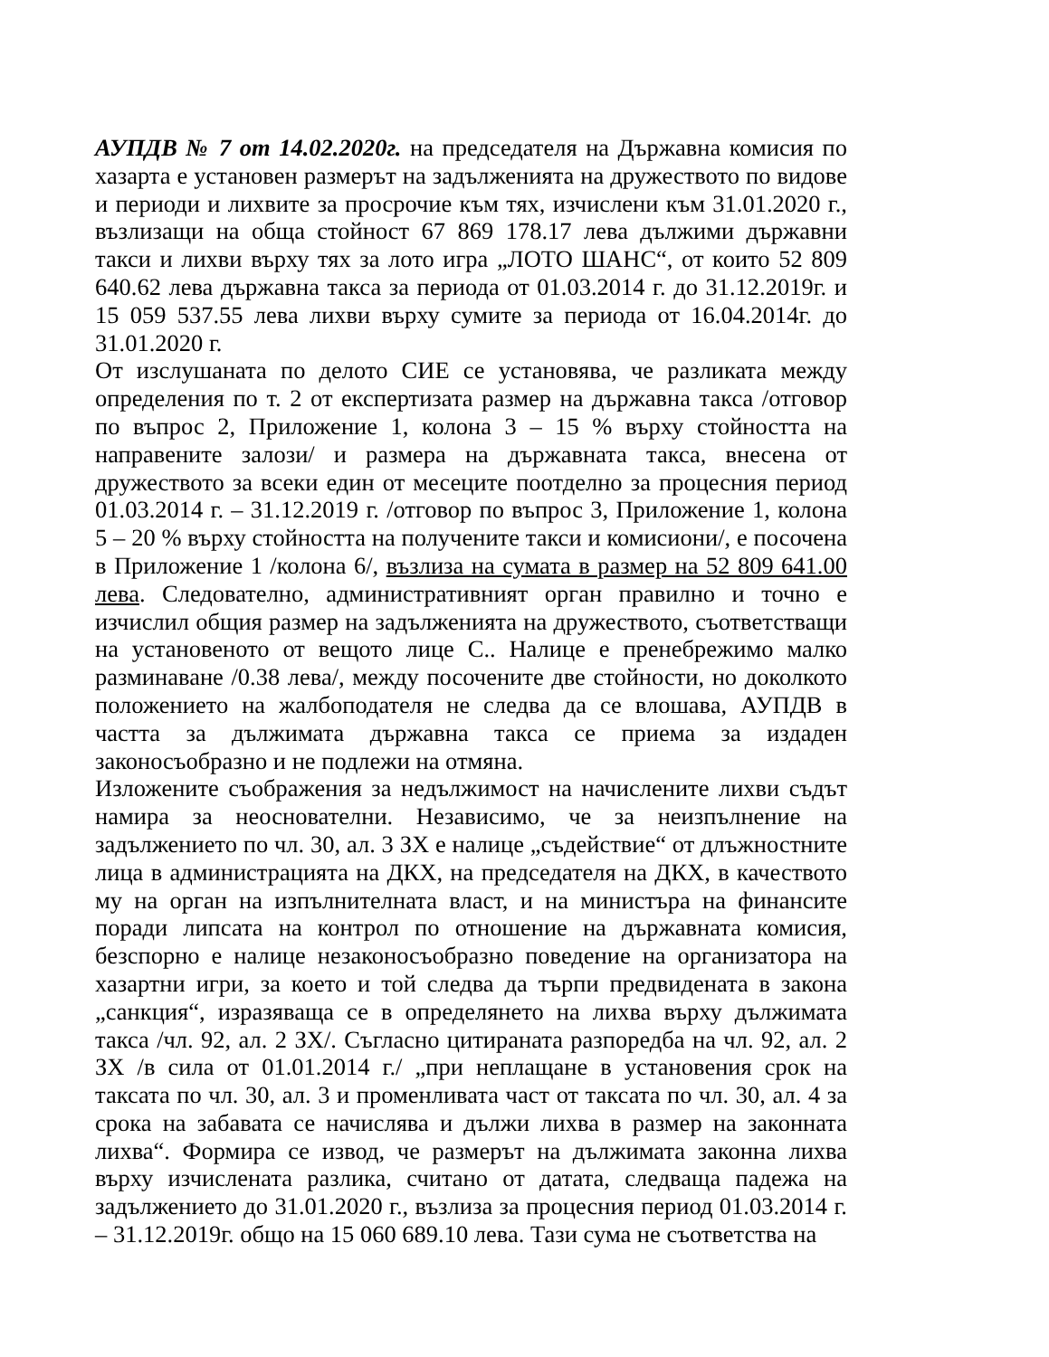АУПДВ № 7 от 14.02.2020г. на председателя на Държавна комисия по хазарта е установен размерът на задълженията на дружеството по видове и периоди и лихвите за просрочие към тях, изчислени към 31.01.2020 г., възлизащи на обща стойност 67 869 178.17 лева дължими държавни такси и лихви върху тях за лото игра „ЛОТО ШАНС“, от които 52 809 640.62 лева държавна такса за периода от 01.03.2014 г. до 31.12.2019г. и 15 059 537.55 лева лихви върху сумите за периода от 16.04.2014г. до 31.01.2020 г.
От изслушаната по делото СИЕ се установява, че разликата между определения по т. 2 от експертизата размер на държавна такса /отговор по въпрос 2, Приложение 1, колона 3 – 15 % върху стойността на направените залози/ и размера на държавната такса, внесена от дружеството за всеки един от месеците поотделно за процесния период 01.03.2014 г. – 31.12.2019 г. /отговор по въпрос 3, Приложение 1, колона 5 – 20 % върху стойността на получените такси и комисиони/, е посочена в Приложение 1 /колона 6/, възлиза на сумата в размер на 52 809 641.00 лева. Следователно, административният орган правилно и точно е изчислил общия размер на задълженията на дружеството, съответстващи на установеното от вещото лице С.. Налице е пренебрежимо малко разминаване /0.38 лева/, между посочените две стойности, но доколкото положението на жалбоподателя не следва да се влошава, АУПДВ в частта за дължимата държавна такса се приема за издаден законосъобразно и не подлежи на отмяна.
Изложените съображения за недължимост на начислените лихви съдът намира за неоснователни. Независимо, че за неизпълнение на задължението по чл. 30, ал. 3 ЗХ е налице „съдействие“ от длъжностните лица в администрацията на ДКХ, на председателя на ДКХ, в качеството му на орган на изпълнителната власт, и на министъра на финансите поради липсата на контрол по отношение на държавната комисия, безспорно е налице незаконосъобразно поведение на организатора на хазартни игри, за което и той следва да търпи предвидената в закона „санкция“, изразяваща се в определянето на лихва върху дължимата такса /чл. 92, ал. 2 ЗХ/. Съгласно цитираната разпоредба на чл. 92, ал. 2 ЗХ /в сила от 01.01.2014 г./ „при неплащане в установения срок на таксата по чл. 30, ал. 3 и променливата част от таксата по чл. 30, ал. 4 за срока на забавата се начислява и дължи лихва в размер на законната лихва“. Формира се извод, че размерът на дължимата законна лихва върху изчислената разлика, считано от датата, следваща падежа на задължението до 31.01.2020 г., възлиза за процесния период 01.03.2014 г. – 31.12.2019г. общо на 15 060 689.10 лева. Тази сума не съответства на